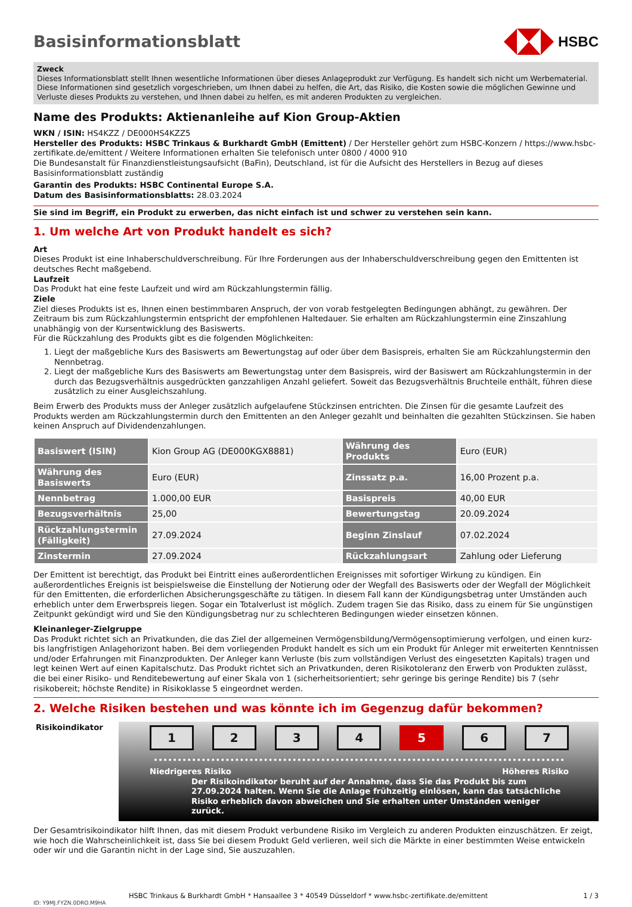Basisinformationsblatt HSBC
Zweck
Dieses Informationsblatt stellt Ihnen wesentliche Informationen über dieses Anlageprodukt zur Verfügung. Es handelt sich nicht um Werbematerial. Diese Informationen sind gesetzlich vorgeschrieben, um Ihnen dabei zu helfen, die Art, das Risiko, die Kosten sowie die möglichen Gewinne und Verluste dieses Produkts zu verstehen, und Ihnen dabei zu helfen, es mit anderen Produkten zu vergleichen.
Name des Produkts: Aktienanleihe auf Kion Group-Aktien
WKN / ISIN: HS4KZZ / DE000HS4KZZ5
Hersteller des Produkts: HSBC Trinkaus & Burkhardt GmbH (Emittent) / Der Hersteller gehört zum HSBC-Konzern / https://www.hsbc-zertifikate.de/emittent / Weitere Informationen erhalten Sie telefonisch unter 0800 / 4000 910
Die Bundesanstalt für Finanzdienstleistungsaufsicht (BaFin), Deutschland, ist für die Aufsicht des Herstellers in Bezug auf dieses Basisinformationsblatt zuständig
Garantin des Produkts: HSBC Continental Europe S.A.
Datum des Basisinformationsblatts: 28.03.2024
Sie sind im Begriff, ein Produkt zu erwerben, das nicht einfach ist und schwer zu verstehen sein kann.
1. Um welche Art von Produkt handelt es sich?
Art
Dieses Produkt ist eine Inhaberschuldverschreibung. Für Ihre Forderungen aus der Inhaberschuldverschreibung gegen den Emittenten ist deutsches Recht maßgebend.
Laufzeit
Das Produkt hat eine feste Laufzeit und wird am Rückzahlungstermin fällig.
Ziele
Ziel dieses Produkts ist es, Ihnen einen bestimmbaren Anspruch, der von vorab festgelegten Bedingungen abhängt, zu gewähren. Der Zeitraum bis zum Rückzahlungstermin entspricht der empfohlenen Haltedauer. Sie erhalten am Rückzahlungstermin eine Zinszahlung unabhängig von der Kursentwicklung des Basiswerts.
Für die Rückzahlung des Produkts gibt es die folgenden Möglichkeiten:
1. Liegt der maßgebliche Kurs des Basiswerts am Bewertungstag auf oder über dem Basispreis, erhalten Sie am Rückzahlungstermin den Nennbetrag.
2. Liegt der maßgebliche Kurs des Basiswerts am Bewertungstag unter dem Basispreis, wird der Basiswert am Rückzahlungstermin in der durch das Bezugsverhältnis ausgedrückten ganzzahligen Anzahl geliefert. Soweit das Bezugsverhältnis Bruchteile enthält, führen diese zusätzlich zu einer Ausgleichszahlung.
Beim Erwerb des Produkts muss der Anleger zusätzlich aufgelaufene Stückzinsen entrichten. Die Zinsen für die gesamte Laufzeit des Produkts werden am Rückzahlungstermin durch den Emittenten an den Anleger gezahlt und beinhalten die gezahlten Stückzinsen. Sie haben keinen Anspruch auf Dividendenzahlungen.
| Basiswert (ISIN) | Kion Group AG (DE000KGX8881) | Währung des Produkts | Euro (EUR) |
| Währung des Basiswerts | Euro (EUR) | Zinssatz p.a. | 16,00 Prozent p.a. |
| Nennbetrag | 1.000,00 EUR | Basispreis | 40,00 EUR |
| Bezugsverhältnis | 25,00 | Bewertungstag | 20.09.2024 |
| Rückzahlungstermin (Fälligkeit) | 27.09.2024 | Beginn Zinslauf | 07.02.2024 |
| Zinstermin | 27.09.2024 | Rückzahlungsart | Zahlung oder Lieferung |
Der Emittent ist berechtigt, das Produkt bei Eintritt eines außerordentlichen Ereignisses mit sofortiger Wirkung zu kündigen. Ein außerordentliches Ereignis ist beispielsweise die Einstellung der Notierung oder der Wegfall des Basiswerts oder der Wegfall der Möglichkeit für den Emittenten, die erforderlichen Absicherungsgeschäfte zu tätigen. In diesem Fall kann der Kündigungsbetrag unter Umständen auch erheblich unter dem Erwerbspreis liegen. Sogar ein Totalverlust ist möglich. Zudem tragen Sie das Risiko, dass zu einem für Sie ungünstigen Zeitpunkt gekündigt wird und Sie den Kündigungsbetrag nur zu schlechteren Bedingungen wieder einsetzen können.
Kleinanleger-Zielgruppe
Das Produkt richtet sich an Privatkunden, die das Ziel der allgemeinen Vermögensbildung/Vermögensoptimierung verfolgen, und einen kurz- bis langfristigen Anlagehorizont haben. Bei dem vorliegenden Produkt handelt es sich um ein Produkt für Anleger mit erweiterten Kenntnissen und/oder Erfahrungen mit Finanzprodukten. Der Anleger kann Verluste (bis zum vollständigen Verlust des eingesetzten Kapitals) tragen und legt keinen Wert auf einen Kapitalschutz. Das Produkt richtet sich an Privatkunden, deren Risikotoleranz den Erwerb von Produkten zulässt, die bei einer Risiko- und Renditebewertung auf einer Skala von 1 (sicherheitsorientiert; sehr geringe bis geringe Rendite) bis 7 (sehr risikobereit; höchste Rendite) in Risikoklasse 5 eingeordnet werden.
2. Welche Risiken bestehen und was könnte ich im Gegenzug dafür bekommen?
Risikoindikator
1 2 3 4 5 6 7
Niedrigeres Risiko Höheres Risiko
Der Risikoindikator beruht auf der Annahme, dass Sie das Produkt bis zum 27.09.2024 halten. Wenn Sie die Anlage frühzeitig einlösen, kann das tatsächliche Risiko erheblich davon abweichen und Sie erhalten unter Umständen weniger zurück.
Der Gesamtrisikoindikator hilft Ihnen, das mit diesem Produkt verbundene Risiko im Vergleich zu anderen Produkten einzuschätzen. Er zeigt, wie hoch die Wahrscheinlichkeit ist, dass Sie bei diesem Produkt Geld verlieren, weil sich die Märkte in einer bestimmten Weise entwickeln oder wir und die Garantin nicht in der Lage sind, Sie auszuzahlen.
HSBC Trinkaus & Burkhardt GmbH * Hansaallee 3 * 40549 Düsseldorf * www.hsbc-zertifikate.de/emittent 1 / 3
ID: Y9MJ.FYZN.0DRO.M9HA